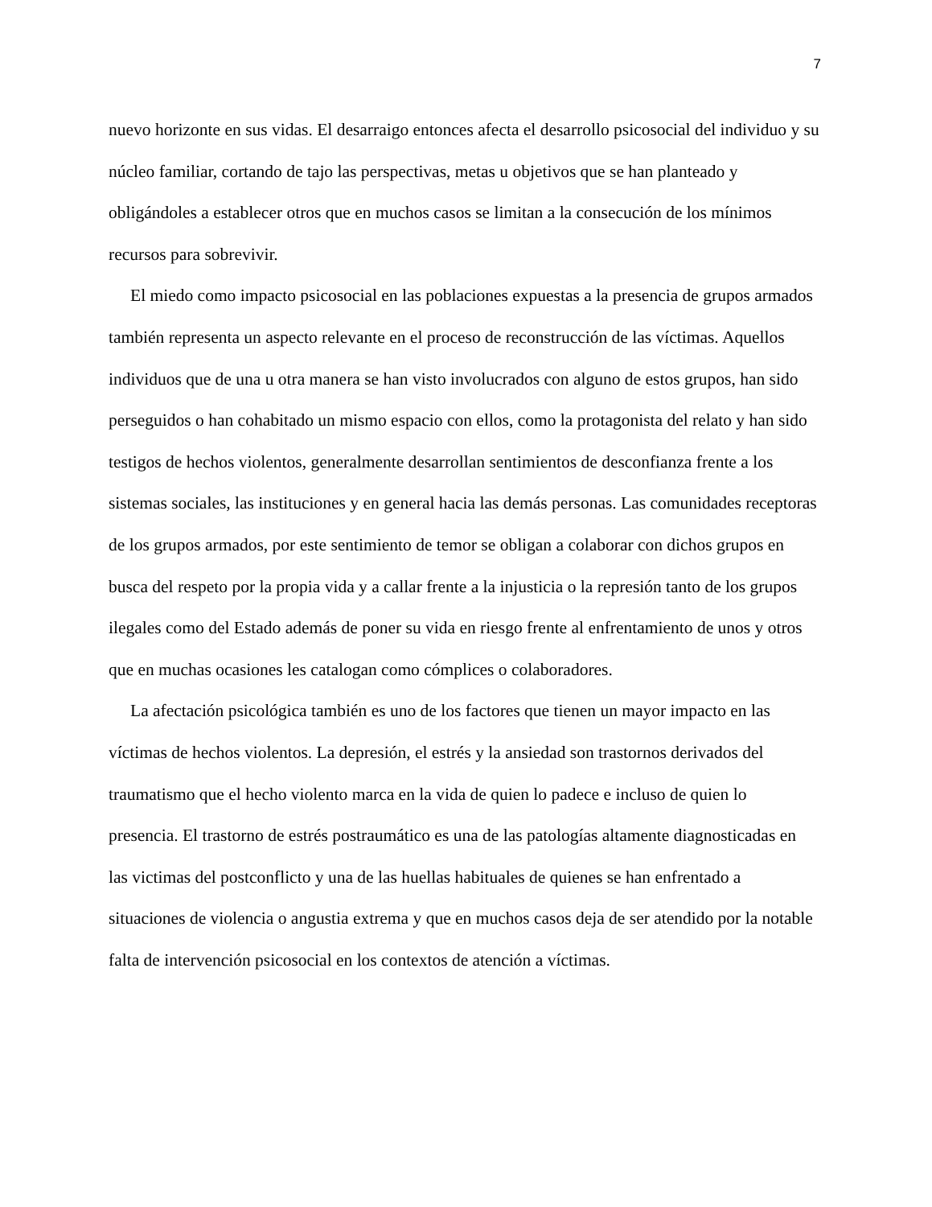7
nuevo horizonte en sus vidas. El desarraigo entonces afecta el desarrollo psicosocial del individuo y su núcleo familiar, cortando de tajo las perspectivas, metas u objetivos que se han planteado y obligándoles a establecer otros que en muchos casos se limitan a la consecución de los mínimos recursos para sobrevivir.
El miedo como impacto psicosocial en las poblaciones expuestas a la presencia de grupos armados también representa un aspecto relevante en el proceso de reconstrucción de las víctimas. Aquellos individuos que de una u otra manera se han visto involucrados con alguno de estos grupos, han sido perseguidos o han cohabitado un mismo espacio con ellos, como la protagonista del relato y han sido testigos de hechos violentos, generalmente desarrollan sentimientos de desconfianza frente a los sistemas sociales, las instituciones y en general hacia las demás personas. Las comunidades receptoras de los grupos armados, por este sentimiento de temor se obligan a colaborar con dichos grupos en busca del respeto por la propia vida y a callar frente a la injusticia o la represión tanto de los grupos ilegales como del Estado además de poner su vida en riesgo frente al enfrentamiento de unos y otros que en muchas ocasiones les catalogan como cómplices o colaboradores.
La afectación psicológica también es uno de los factores que tienen un mayor impacto en las víctimas de hechos violentos. La depresión, el estrés y la ansiedad son trastornos derivados del traumatismo que el hecho violento marca en la vida de quien lo padece e incluso de quien lo presencia. El trastorno de estrés postraumático es una de las patologías altamente diagnosticadas en las victimas del postconflicto y una de las huellas habituales de quienes se han enfrentado a situaciones de violencia o angustia extrema y que en muchos casos deja de ser atendido por la notable falta de intervención psicosocial en los contextos de atención a víctimas.